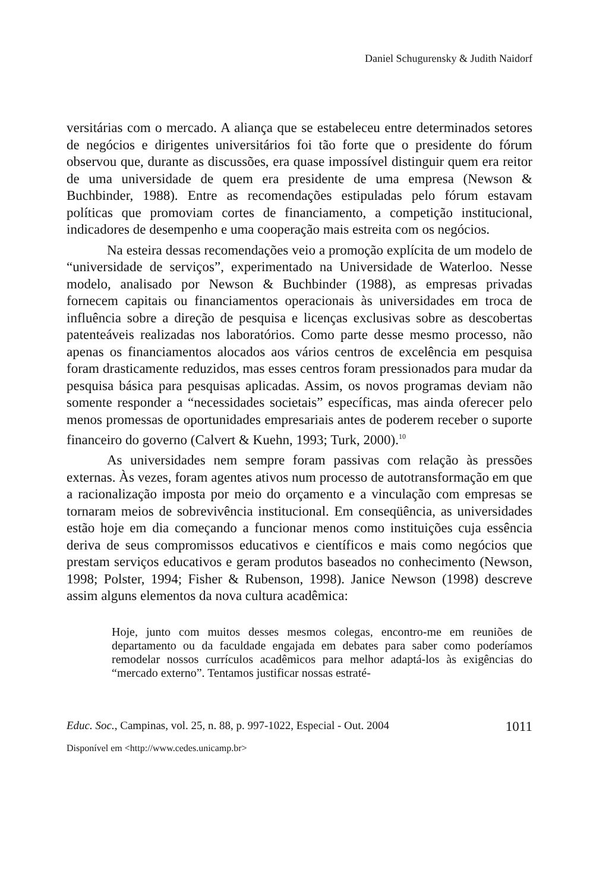Daniel Schugurensky & Judith Naidorf
versitárias com o mercado. A aliança que se estabeleceu entre determinados setores de negócios e dirigentes universitários foi tão forte que o presidente do fórum observou que, durante as discussões, era quase impossível distinguir quem era reitor de uma universidade de quem era presidente de uma empresa (Newson & Buchbinder, 1988). Entre as recomendações estipuladas pelo fórum estavam políticas que promoviam cortes de financiamento, a competição institucional, indicadores de desempenho e uma cooperação mais estreita com os negócios.
Na esteira dessas recomendações veio a promoção explícita de um modelo de “universidade de serviços”, experimentado na Universidade de Waterloo. Nesse modelo, analisado por Newson & Buchbinder (1988), as empresas privadas fornecem capitais ou financiamentos operacionais às universidades em troca de influência sobre a direção de pesquisa e licenças exclusivas sobre as descobertas patenteáveis realizadas nos laboratórios. Como parte desse mesmo processo, não apenas os financiamentos alocados aos vários centros de excelência em pesquisa foram drasticamente reduzidos, mas esses centros foram pressionados para mudar da pesquisa básica para pesquisas aplicadas. Assim, os novos programas deviam não somente responder a “necessidades societais” específicas, mas ainda oferecer pelo menos promessas de oportunidades empresariais antes de poderem receber o suporte financeiro do governo (Calvert & Kuehn, 1993; Turk, 2000).<sup>10</sup>
As universidades nem sempre foram passivas com relação às pressões externas. Às vezes, foram agentes ativos num processo de autotransformação em que a racionalização imposta por meio do orçamento e a vinculação com empresas se tornaram meios de sobrevivência institucional. Em conseqüência, as universidades estão hoje em dia começando a funcionar menos como instituições cuja essência deriva de seus compromissos educativos e científicos e mais como negócios que prestam serviços educativos e geram produtos baseados no conhecimento (Newson, 1998; Polster, 1994; Fisher & Rubenson, 1998). Janice Newson (1998) descreve assim alguns elementos da nova cultura acadêmica:
Hoje, junto com muitos desses mesmos colegas, encontro-me em reuniões de departamento ou da faculdade engajada em debates para saber como poderíamos remodelar nossos currículos acadêmicos para melhor adaptá-los às exigências do “mercado externo”. Tentamos justificar nossas estraté-
Educ. Soc., Campinas, vol. 25, n. 88, p. 997-1022, Especial - Out. 2004 1011
Disponível em <http://www.cedes.unicamp.br>